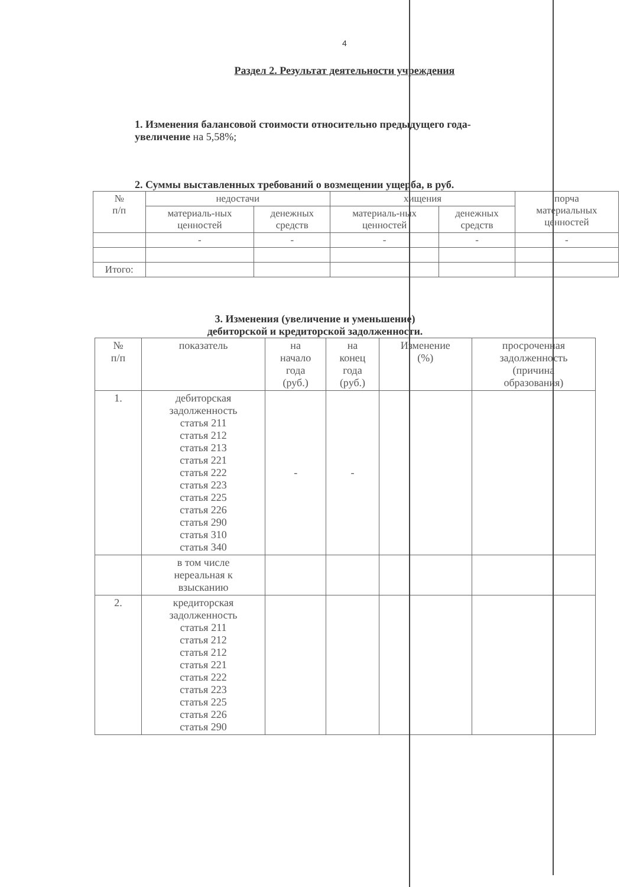4
Раздел 2. Результат деятельности учреждения
1. Изменения балансовой стоимости относительно предыдущего года-
увеличение на 5,58%;
2. Суммы выставленных требований о возмещении ущерба, в руб.
| № п/п | недостачи | | хищения | | порча материальных ценностей |
| --- | --- | --- | --- | --- | --- |
| | материаль-ных ценностей | денежных средств | материаль-ных ценностей | денежных средств | |
| | - | - | - | - | - |
| Итого: | | | | | |
3. Изменения (увеличение и уменьшение)
дебиторской и кредиторской задолженности.
| № п/п | показатель | на начало года (руб.) | на конец года (руб.) | Изменение (%) | просроченная задолженность (причина образования) |
| --- | --- | --- | --- | --- | --- |
| 1. | дебиторская задолженность статья 211 статья 212 статья 213 статья 221 статья 222 статья 223 статья 225 статья 226 статья 290 статья 310 статья 340 | - | - | | |
| | в том числе нереальная к взысканию | | | | |
| 2. | кредиторская задолженность статья 211 статья 212 статья 212 статья 221 статья 222 статья 223 статья 225 статья 226 статья 290 | | | | |